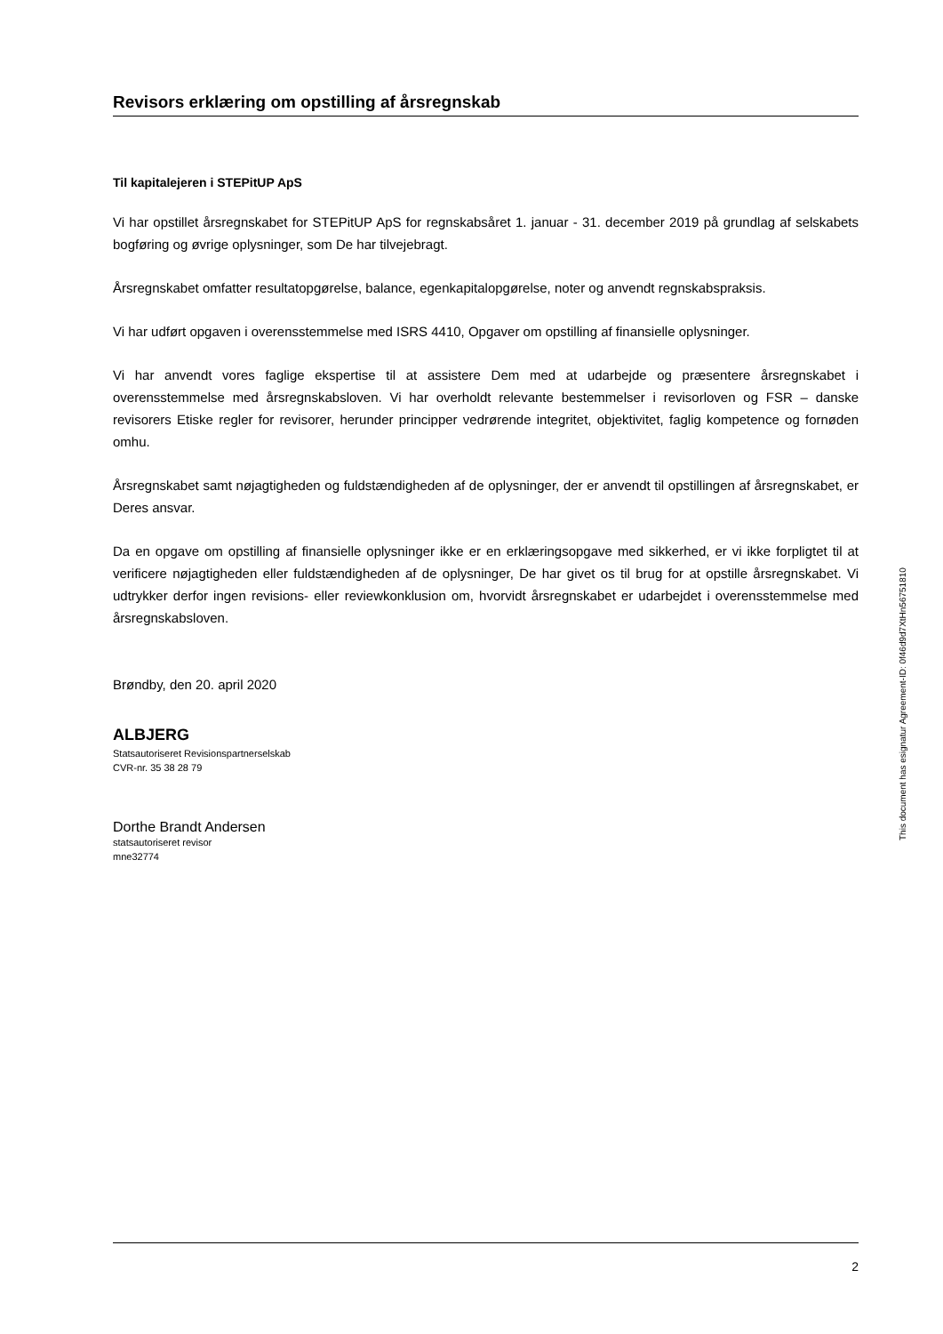Revisors erklæring om opstilling af årsregnskab
Til kapitalejeren i STEPitUP ApS
Vi har opstillet årsregnskabet for STEPitUP ApS for regnskabsåret 1. januar - 31. december 2019 på grundlag af selskabets bogføring og øvrige oplysninger, som De har tilvejebragt.
Årsregnskabet omfatter resultatopgørelse, balance, egenkapitalopgørelse, noter og anvendt regnskabspraksis.
Vi har udført opgaven i overensstemmelse med ISRS 4410, Opgaver om opstilling af finansielle oplysninger.
Vi har anvendt vores faglige ekspertise til at assistere Dem med at udarbejde og præsentere årsregnskabet i overensstemmelse med årsregnskabsloven. Vi har overholdt relevante bestemmelser i revisorloven og FSR – danske revisorers Etiske regler for revisorer, herunder principper vedrørende integritet, objektivitet, faglig kompetence og fornøden omhu.
Årsregnskabet samt nøjagtigheden og fuldstændigheden af de oplysninger, der er anvendt til opstillingen af årsregnskabet, er Deres ansvar.
Da en opgave om opstilling af finansielle oplysninger ikke er en erklæringsopgave med sikkerhed, er vi ikke forpligtet til at verificere nøjagtigheden eller fuldstændigheden af de oplysninger, De har givet os til brug for at opstille årsregnskabet. Vi udtrykker derfor ingen revisions- eller reviewkonklusion om, hvorvidt årsregnskabet er udarbejdet i overensstemmelse med årsregnskabsloven.
Brøndby, den 20. april 2020
ALBJERG
Statsautoriseret Revisionspartnerselskab
CVR-nr. 35 38 28 79
Dorthe Brandt Andersen
statsautoriseret revisor
mne32774
This document has esignatur Agreement-ID: 0f46d9d7XtHn56751810
2